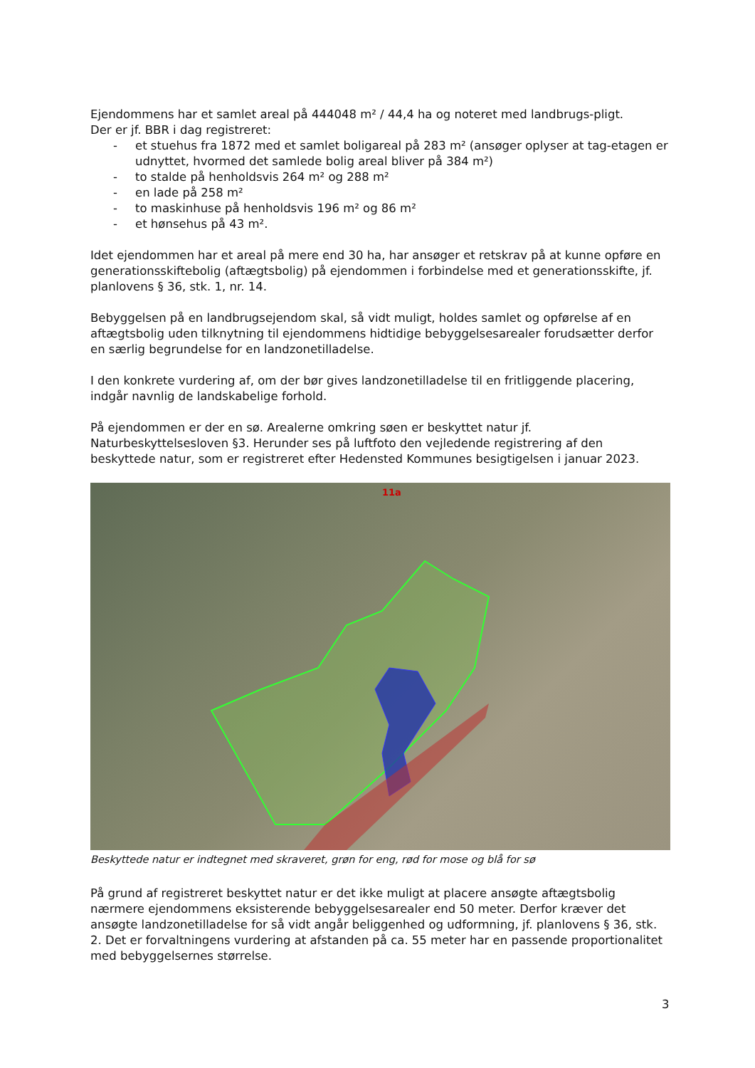Ejendommens har et samlet areal på 444048 m² / 44,4 ha og noteret med landbrugs-pligt.
Der er jf. BBR i dag registreret:
- et stuehus fra 1872 med et samlet boligareal på 283 m² (ansøger oplyser at tag-etagen er udnyttet, hvormed det samlede bolig areal bliver på 384 m²)
- to stalde på henholdsvis 264 m² og 288 m²
- en lade på 258 m²
- to maskinhuse på henholdsvis 196 m² og 86 m²
- et hønsehus på 43 m².
Idet ejendommen har et areal på mere end 30 ha, har ansøger et retskrav på at kunne opføre en generationsskiftebolig (aftægtsbolig) på ejendommen i forbindelse med et generationsskifte, jf. planlovens § 36, stk. 1, nr. 14.
Bebyggelsen på en landbrugsejendom skal, så vidt muligt, holdes samlet og opførelse af en aftægtsbolig uden tilknytning til ejendommens hidtidige bebyggelsesarealer forudsætter derfor en særlig begrundelse for en landzonetilladelse.
I den konkrete vurdering af, om der bør gives landzonetilladelse til en fritliggende placering, indgår navnlig de landskabelige forhold.
På ejendommen er der en sø. Arealerne omkring søen er beskyttet natur jf. Naturbeskyttelsesloven §3. Herunder ses på luftfoto den vejledende registrering af den beskyttede natur, som er registreret efter Hedensted Kommunes besigtigelsen i januar 2023.
11a
Beskyttede natur er indtegnet med skraveret, grøn for eng, rød for mose og blå for sø
På grund af registreret beskyttet natur er det ikke muligt at placere ansøgte aftægtsbolig nærmere ejendommens eksisterende bebyggelsesarealer end 50 meter. Derfor kræver det ansøgte landzonetilladelse for så vidt angår beliggenhed og udformning, jf. planlovens § 36, stk. 2. Det er forvaltningens vurdering at afstanden på ca. 55 meter har en passende proportionalitet med bebyggelsernes størrelse.
3